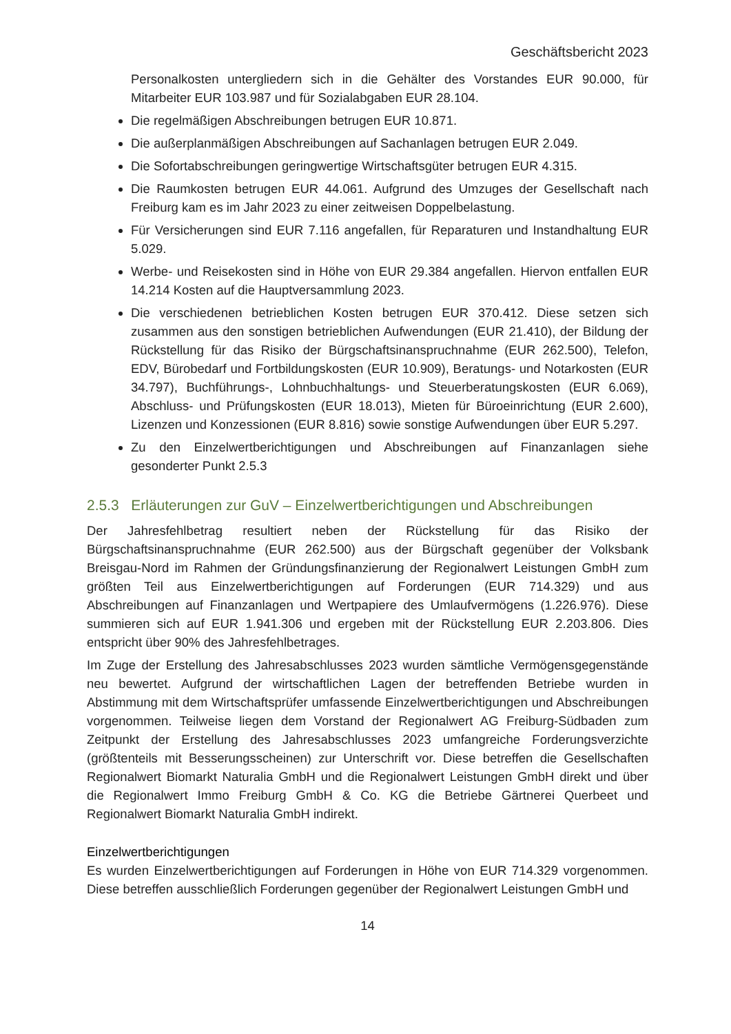Geschäftsbericht 2023
Personalkosten untergliedern sich in die Gehälter des Vorstandes EUR 90.000, für Mitarbeiter EUR 103.987 und für Sozialabgaben EUR 28.104.
Die regelmäßigen Abschreibungen betrugen EUR 10.871.
Die außerplanmäßigen Abschreibungen auf Sachanlagen betrugen EUR 2.049.
Die Sofortabschreibungen geringwertige Wirtschaftsgüter betrugen EUR 4.315.
Die Raumkosten betrugen EUR 44.061. Aufgrund des Umzuges der Gesellschaft nach Freiburg kam es im Jahr 2023 zu einer zeitweisen Doppelbelastung.
Für Versicherungen sind EUR 7.116 angefallen, für Reparaturen und Instandhaltung EUR 5.029.
Werbe- und Reisekosten sind in Höhe von EUR 29.384 angefallen. Hiervon entfallen EUR 14.214 Kosten auf die Hauptversammlung 2023.
Die verschiedenen betrieblichen Kosten betrugen EUR 370.412. Diese setzen sich zusammen aus den sonstigen betrieblichen Aufwendungen (EUR 21.410), der Bildung der Rückstellung für das Risiko der Bürgschaftsinanspruchnahme (EUR 262.500), Telefon, EDV, Bürobedarf und Fortbildungskosten (EUR 10.909), Beratungs- und Notarkosten (EUR 34.797), Buchführungs-, Lohnbuchhaltungs- und Steuerberatungskosten (EUR 6.069), Abschluss- und Prüfungskosten (EUR 18.013), Mieten für Büroeinrichtung (EUR 2.600), Lizenzen und Konzessionen (EUR 8.816) sowie sonstige Aufwendungen über EUR 5.297.
Zu den Einzelwertberichtigungen und Abschreibungen auf Finanzanlagen siehe gesonderter Punkt 2.5.3
2.5.3 Erläuterungen zur GuV – Einzelwertberichtigungen und Abschreibungen
Der Jahresfehlbetrag resultiert neben der Rückstellung für das Risiko der Bürgschaftsinanspruchnahme (EUR 262.500) aus der Bürgschaft gegenüber der Volksbank Breisgau-Nord im Rahmen der Gründungsfinanzierung der Regionalwert Leistungen GmbH zum größten Teil aus Einzelwertberichtigungen auf Forderungen (EUR 714.329) und aus Abschreibungen auf Finanzanlagen und Wertpapiere des Umlaufvermögens (1.226.976). Diese summieren sich auf EUR 1.941.306 und ergeben mit der Rückstellung EUR 2.203.806. Dies entspricht über 90% des Jahresfehlbetrages.
Im Zuge der Erstellung des Jahresabschlusses 2023 wurden sämtliche Vermögensgegenstände neu bewertet. Aufgrund der wirtschaftlichen Lagen der betreffenden Betriebe wurden in Abstimmung mit dem Wirtschaftsprüfer umfassende Einzelwertberichtigungen und Abschreibungen vorgenommen. Teilweise liegen dem Vorstand der Regionalwert AG Freiburg-Südbaden zum Zeitpunkt der Erstellung des Jahresabschlusses 2023 umfangreiche Forderungsverzichte (größtenteils mit Besserungsscheinen) zur Unterschrift vor. Diese betreffen die Gesellschaften Regionalwert Biomarkt Naturalia GmbH und die Regionalwert Leistungen GmbH direkt und über die Regionalwert Immo Freiburg GmbH & Co. KG die Betriebe Gärtnerei Querbeet und Regionalwert Biomarkt Naturalia GmbH indirekt.
Einzelwertberichtigungen
Es wurden Einzelwertberichtigungen auf Forderungen in Höhe von EUR 714.329 vorgenommen. Diese betreffen ausschließlich Forderungen gegenüber der Regionalwert Leistungen GmbH und
14